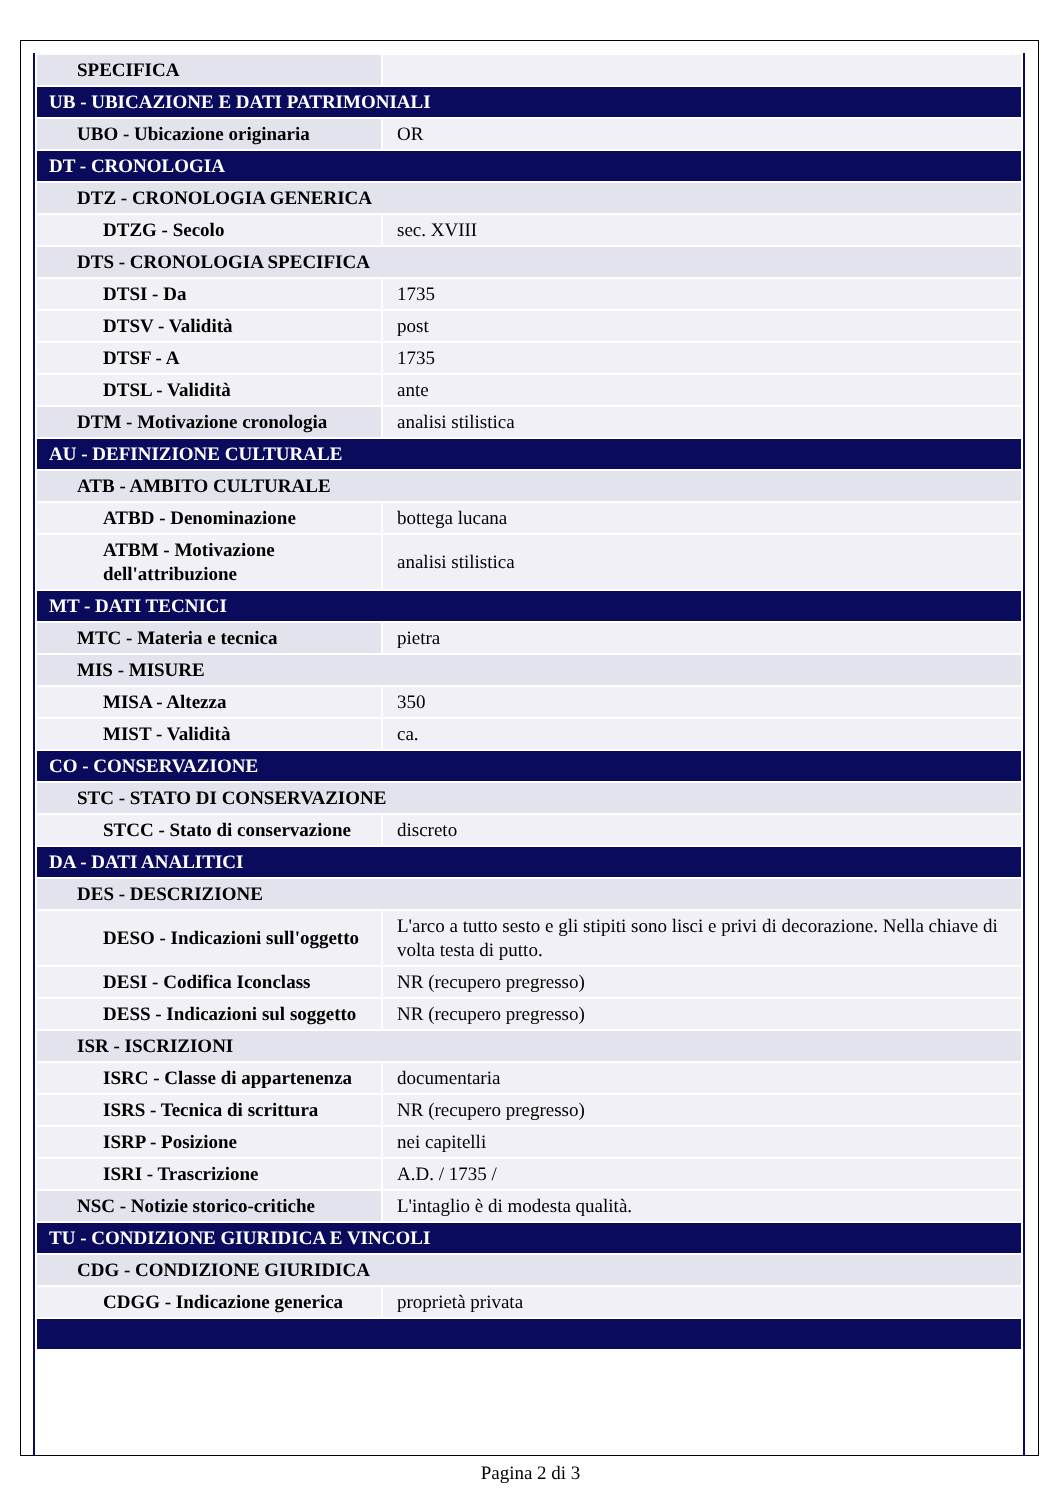| SPECIFICA | |
| UB - UBICAZIONE E DATI PATRIMONIALI | |
| UBO - Ubicazione originaria | OR |
| DT - CRONOLOGIA | |
| DTZ - CRONOLOGIA GENERICA | |
| DTZG - Secolo | sec. XVIII |
| DTS - CRONOLOGIA SPECIFICA | |
| DTSI - Da | 1735 |
| DTSV - Validità | post |
| DTSF - A | 1735 |
| DTSL - Validità | ante |
| DTM - Motivazione cronologia | analisi stilistica |
| AU - DEFINIZIONE CULTURALE | |
| ATB - AMBITO CULTURALE | |
| ATBD - Denominazione | bottega lucana |
| ATBM - Motivazione dell'attribuzione | analisi stilistica |
| MT - DATI TECNICI | |
| MTC - Materia e tecnica | pietra |
| MIS - MISURE | |
| MISA - Altezza | 350 |
| MIST - Validità | ca. |
| CO - CONSERVAZIONE | |
| STC - STATO DI CONSERVAZIONE | |
| STCC - Stato di conservazione | discreto |
| DA - DATI ANALITICI | |
| DES - DESCRIZIONE | |
| DESO - Indicazioni sull'oggetto | L'arco a tutto sesto e gli stipiti sono lisci e privi di decorazione. Nella chiave di volta testa di putto. |
| DESI - Codifica Iconclass | NR (recupero pregresso) |
| DESS - Indicazioni sul soggetto | NR (recupero pregresso) |
| ISR - ISCRIZIONI | |
| ISRC - Classe di appartenenza | documentaria |
| ISRS - Tecnica di scrittura | NR (recupero pregresso) |
| ISRP - Posizione | nei capitelli |
| ISRI - Trascrizione | A.D. / 1735 / |
| NSC - Notizie storico-critiche | L'intaglio è di modesta qualità. |
| TU - CONDIZIONE GIURIDICA E VINCOLI | |
| CDG - CONDIZIONE GIURIDICA | |
| CDGG - Indicazione generica | proprietà privata |
Pagina 2 di 3